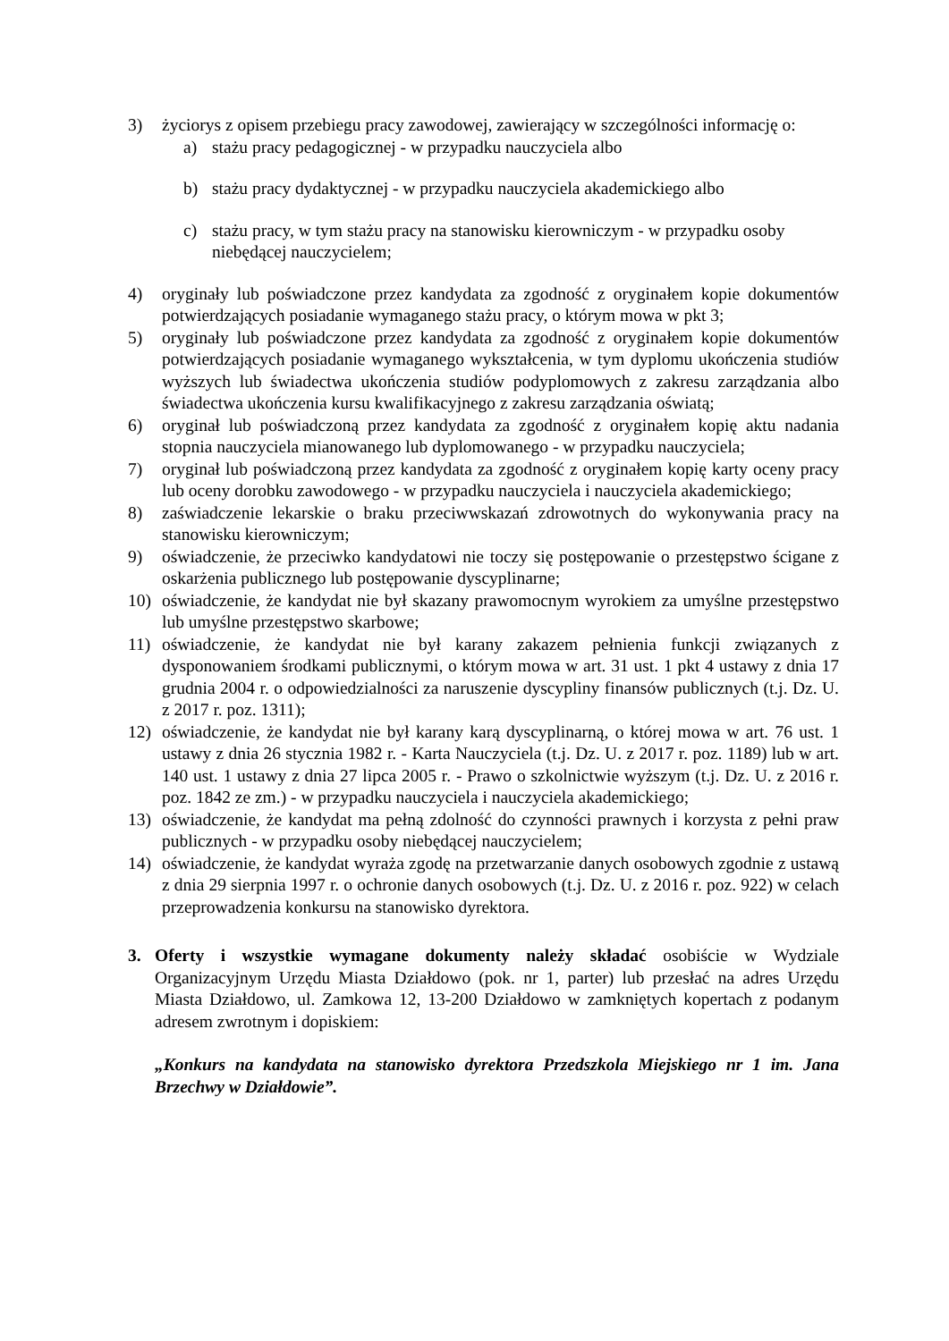3) życiorys z opisem przebiegu pracy zawodowej, zawierający w szczególności informację o:
a) stażu pracy pedagogicznej - w przypadku nauczyciela albo
b) stażu pracy dydaktycznej - w przypadku nauczyciela akademickiego albo
c) stażu pracy, w tym stażu pracy na stanowisku kierowniczym - w przypadku osoby niebędącej nauczycielem;
4) oryginały lub poświadczone przez kandydata za zgodność z oryginałem kopie dokumentów potwierdzających posiadanie wymaganego stażu pracy, o którym mowa w pkt 3;
5) oryginały lub poświadczone przez kandydata za zgodność z oryginałem kopie dokumentów potwierdzających posiadanie wymaganego wykształcenia, w tym dyplomu ukończenia studiów wyższych lub świadectwa ukończenia studiów podyplomowych z zakresu zarządzania albo świadectwa ukończenia kursu kwalifikacyjnego z zakresu zarządzania oświatą;
6) oryginał lub poświadczoną przez kandydata za zgodność z oryginałem kopię aktu nadania stopnia nauczyciela mianowanego lub dyplomowanego - w przypadku nauczyciela;
7) oryginał lub poświadczoną przez kandydata za zgodność z oryginałem kopię karty oceny pracy lub oceny dorobku zawodowego - w przypadku nauczyciela i nauczyciela akademickiego;
8) zaświadczenie lekarskie o braku przeciwwskazań zdrowotnych do wykonywania pracy na stanowisku kierowniczym;
9) oświadczenie, że przeciwko kandydatowi nie toczy się postępowanie o przestępstwo ścigane z oskarżenia publicznego lub postępowanie dyscyplinarne;
10) oświadczenie, że kandydat nie był skazany prawomocnym wyrokiem za umyślne przestępstwo lub umyślne przestępstwo skarbowe;
11) oświadczenie, że kandydat nie był karany zakazem pełnienia funkcji związanych z dysponowaniem środkami publicznymi, o którym mowa w art. 31 ust. 1 pkt 4 ustawy z dnia 17 grudnia 2004 r. o odpowiedzialności za naruszenie dyscypliny finansów publicznych (t.j. Dz. U. z 2017 r. poz. 1311);
12) oświadczenie, że kandydat nie był karany karą dyscyplinarną, o której mowa w art. 76 ust. 1 ustawy z dnia 26 stycznia 1982 r. - Karta Nauczyciela (t.j. Dz. U. z 2017 r. poz. 1189) lub w art. 140 ust. 1 ustawy z dnia 27 lipca 2005 r. - Prawo o szkolnictwie wyższym (t.j. Dz. U. z 2016 r. poz. 1842 ze zm.) - w przypadku nauczyciela i nauczyciela akademickiego;
13) oświadczenie, że kandydat ma pełną zdolność do czynności prawnych i korzysta z pełni praw publicznych - w przypadku osoby niebędącej nauczycielem;
14) oświadczenie, że kandydat wyraża zgodę na przetwarzanie danych osobowych zgodnie z ustawą z dnia 29 sierpnia 1997 r. o ochronie danych osobowych (t.j. Dz. U. z 2016 r. poz. 922) w celach przeprowadzenia konkursu na stanowisko dyrektora.
3. Oferty i wszystkie wymagane dokumenty należy składać osobiście w Wydziale Organizacyjnym Urzędu Miasta Działdowo (pok. nr 1, parter) lub przesłać na adres Urzędu Miasta Działdowo, ul. Zamkowa 12, 13-200 Działdowo w zamkniętych kopertach z podanym adresem zwrotnym i dopiskiem:
„Konkurs na kandydata na stanowisko dyrektora Przedszkola Miejskiego nr 1 im. Jana Brzechwy w Działdowie”.